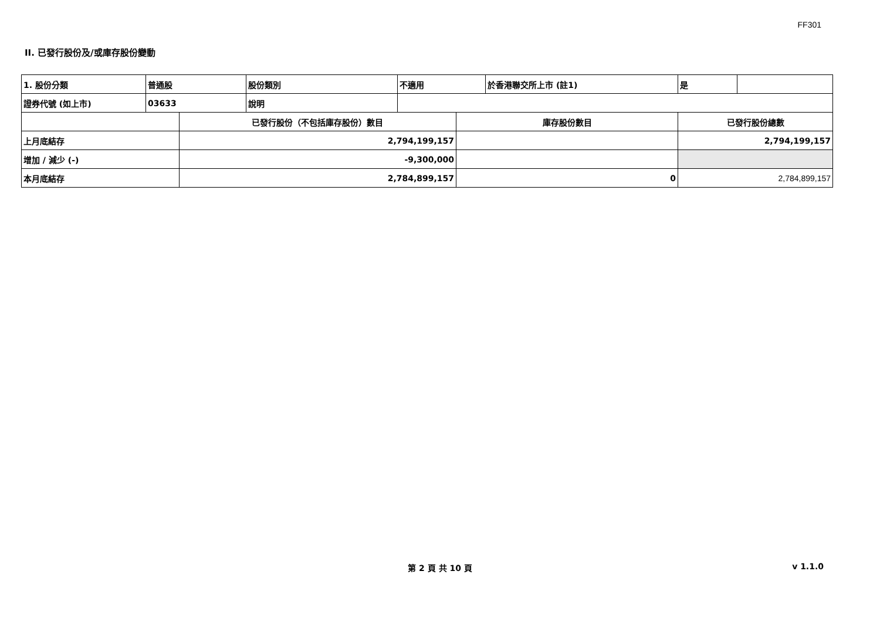FF301
II. 已發行股份及/或庫存股份變動
| 1. 股份分類 | 普通股 | | 股份類別 | 不適用 | | 於香港聯交所上市 (註1) | 是 | |
| 證券代號 (如上市) | 03633 | | 說明 | | | | | |
| | | 已發行股份（不包括庫存股份）數目 | | | 庫存股份數目 | | 已發行股份總數 | |
| 上月底結存 | | 2,794,199,157 | | | | | 2,794,199,157 | |
| 增加 / 減少 (-) | | -9,300,000 | | | | | | |
| 本月底結存 | | 2,784,899,157 | | | 0 | | 2,784,899,157 | |
第 2 頁 共 10 頁 v 1.1.0